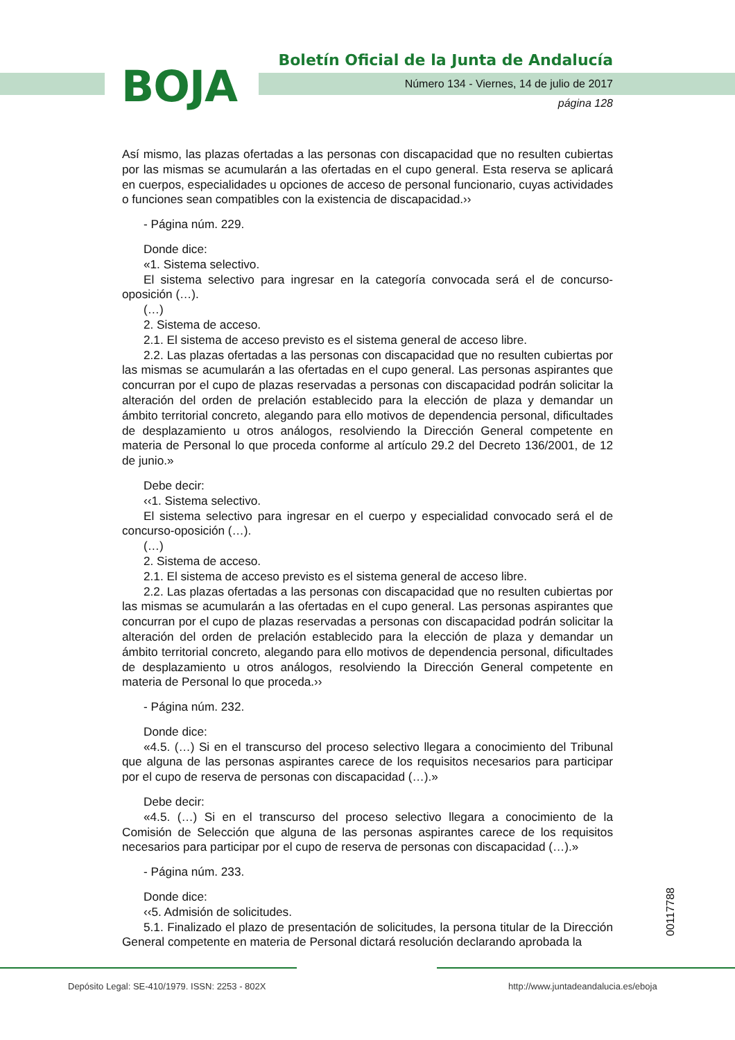BOJA
Boletín Oficial de la Junta de Andalucía
Número 134 - Viernes, 14 de julio de 2017
página 128
Así mismo, las plazas ofertadas a las personas con discapacidad que no resulten cubiertas por las mismas se acumularán a las ofertadas en el cupo general. Esta reserva se aplicará en cuerpos, especialidades u opciones de acceso de personal funcionario, cuyas actividades o funciones sean compatibles con la existencia de discapacidad.››
- Página núm. 229.
Donde dice:
«1. Sistema selectivo.
El sistema selectivo para ingresar en la categoría convocada será el de concurso-oposición (…).
(…)
2. Sistema de acceso.
2.1. El sistema de acceso previsto es el sistema general de acceso libre.
2.2. Las plazas ofertadas a las personas con discapacidad que no resulten cubiertas por las mismas se acumularán a las ofertadas en el cupo general. Las personas aspirantes que concurran por el cupo de plazas reservadas a personas con discapacidad podrán solicitar la alteración del orden de prelación establecido para la elección de plaza y demandar un ámbito territorial concreto, alegando para ello motivos de dependencia personal, dificultades de desplazamiento u otros análogos, resolviendo la Dirección General competente en materia de Personal lo que proceda conforme al artículo 29.2 del Decreto 136/2001, de 12 de junio.»
Debe decir:
‹‹1. Sistema selectivo.
El sistema selectivo para ingresar en el cuerpo y especialidad convocado será el de concurso-oposición (…).
(…)
2. Sistema de acceso.
2.1. El sistema de acceso previsto es el sistema general de acceso libre.
2.2. Las plazas ofertadas a las personas con discapacidad que no resulten cubiertas por las mismas se acumularán a las ofertadas en el cupo general. Las personas aspirantes que concurran por el cupo de plazas reservadas a personas con discapacidad podrán solicitar la alteración del orden de prelación establecido para la elección de plaza y demandar un ámbito territorial concreto, alegando para ello motivos de dependencia personal, dificultades de desplazamiento u otros análogos, resolviendo la Dirección General competente en materia de Personal lo que proceda.››
- Página núm. 232.
Donde dice:
«4.5. (…) Si en el transcurso del proceso selectivo llegara a conocimiento del Tribunal que alguna de las personas aspirantes carece de los requisitos necesarios para participar por el cupo de reserva de personas con discapacidad (…).»
Debe decir:
«4.5. (…) Si en el transcurso del proceso selectivo llegara a conocimiento de la Comisión de Selección que alguna de las personas aspirantes carece de los requisitos necesarios para participar por el cupo de reserva de personas con discapacidad (…).»
- Página núm. 233.
Donde dice:
‹‹5. Admisión de solicitudes.
5.1. Finalizado el plazo de presentación de solicitudes, la persona titular de la Dirección General competente en materia de Personal dictará resolución declarando aprobada la
00117788
Depósito Legal: SE-410/1979. ISSN: 2253 - 802X
http://www.juntadeandalucia.es/eboja